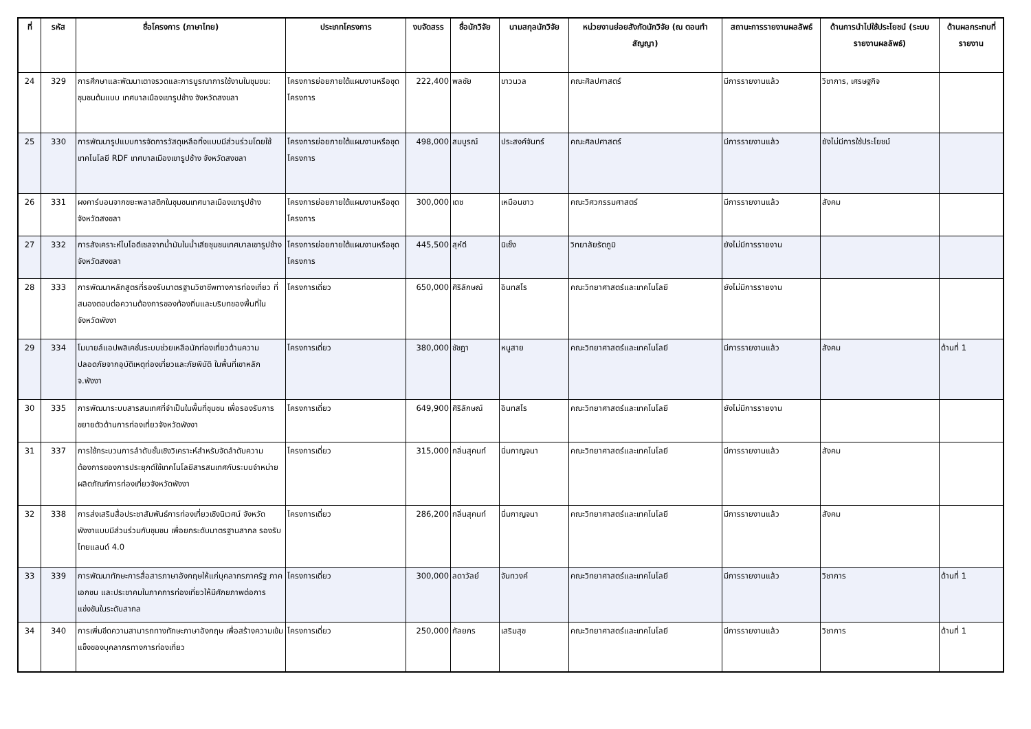| ที่ | รหัส | ชื่อโครงการ (ภาษาไทย) | ประเภทโครงการ | งบจัดสรร | ชื่อนักวิจัย | นามสกุลนักวิจัย | หน่วยงานย่อยสังกัดนักวิจัย (ณ ตอนทำสัญญา) | สถานะการรายงานผลลัพธ์ | ด้านการนำไปใช้ประโยชน์ (ระบบรายงานผลลัพธ์) | ด้านผลกระทบที่รายงาน |
| --- | --- | --- | --- | --- | --- | --- | --- | --- | --- | --- |
| 24 | 329 | การศึกษาและพัฒนาเตาจรวดและการบูรณาการใช้งานในชุมชน: ชุมชนต้นแบบ เทศบาลเมืองเขารูปช้าง จังหวัดสงขลา | โครงการย่อยภายใต้แผนงานหรือชุดโครงการ | 222,400 | พลชัย | ขาวนวล | คณะศิลปศาสตร์ | มีการรายงานแล้ว | วิชาการ, เศรษฐกิจ | |
| 25 | 330 | การพัฒนารูปแบบการจัดการวัสดุเหลือทิ้งแบบมีส่วนร่วมโดยใช้เทคโนโลยี RDF เทศบาลเมืองเขารูปช้าง จังหวัดสงขลา | โครงการย่อยภายใต้แผนงานหรือชุดโครงการ | 498,000 | สมบูรณ์ | ประสงค์จันทร์ | คณะศิลปศาสตร์ | มีการรายงานแล้ว | ยังไม่มีการใช้ประโยชน์ | |
| 26 | 331 | ผงคาร์บอนจากขยะพลาสติกในชุมชนเทศบาลเมืองเขารูปช้าง จังหวัดสงขลา | โครงการย่อยภายใต้แผนงานหรือชุดโครงการ | 300,000 | เดช | เหมือนขาว | คณะวิศวกรรมศาสตร์ | มีการรายงานแล้ว | สังคม | |
| 27 | 332 | การสังเคราะห์ไบโอดีเซลจากน้ำมันในน้ำเสียชุมชนเทศบาลเขารูปช้าง จังหวัดสงขลา | โครงการย่อยภายใต้แผนงานหรือชุดโครงการ | 445,500 | สุห์ดี | นิเซ็ง | วิทยาลัยรัตภูมิ | ยังไม่มีการรายงาน | | |
| 28 | 333 | การพัฒนาหลักสูตรที่รองรับมาตรฐานวิชาชีพทางการท่องเที่ยว ที่สนองตอบต่อความต้องการของท้องถิ่นและบริบทของพื้นที่ในจังหวัดพังงา | โครงการเดี่ยว | 650,000 | ศิริลักษณ์ | อินทสโร | คณะวิทยาศาสตร์และเทคโนโลยี | ยังไม่มีการรายงาน | | |
| 29 | 334 | โมบายล์แอปพลิเคชั่นระบบช่วยเหลือนักท่องเที่ยวด้านความปลอดภัยจากอุบัติเหตุท่องเที่ยวและภัยพิบัติ ในพื้นที่เขาหลัก จ.พังงา | โครงการเดี่ยว | 380,000 | ชัชฎา | หนูสาย | คณะวิทยาศาสตร์และเทคโนโลยี | มีการรายงานแล้ว | สังคม | ด้านที่ 1 |
| 30 | 335 | การพัฒนาระบบสารสนเทศที่จำเป็นในพื้นที่ชุมชน เพื่อรองรับการขยายตัวด้านการท่องเที่ยวจังหวัดพังงา | โครงการเดี่ยว | 649,900 | ศิริลักษณ์ | อินทสโร | คณะวิทยาศาสตร์และเทคโนโลยี | ยังไม่มีการรายงาน | | |
| 31 | 337 | การใช้กระบวนการลำดับชั้นเชิงวิเคราะห์สำหรับจัดลำดับความต้องการของการประยุกต์ใช้เทคโนโลยีสารสนเทศกับระบบจำหน่ายผลิตภัณฑ์การท่องเที่ยวจังหวัดพังงา | โครงการเดี่ยว | 315,000 | กลิ่นสุคนท์ | นิ่มกาญจนา | คณะวิทยาศาสตร์และเทคโนโลยี | มีการรายงานแล้ว | สังคม | |
| 32 | 338 | การส่งเสริมสื่อประชาสัมพันธ์การท่องเที่ยวเชิงนิเวศน์ จังหวัด พังงาแบบมีส่วนร่วมกับชุมชน เพื่อยกระดับมาตรฐานสากล รองรับไทยแลนด์ 4.0 | โครงการเดี่ยว | 286,200 | กลิ่นสุคนท์ | นิ่มกาญจนา | คณะวิทยาศาสตร์และเทคโนโลยี | มีการรายงานแล้ว | สังคม | |
| 33 | 339 | การพัฒนาทักษะการสื่อสารภาษาอังกฤษให้แก่บุคลากรภาครัฐ ภาคเอกชน และประชาคมในภาคการท่องเที่ยวให้มีศักยภาพต่อการแข่งขันในระดับสากล | โครงการเดี่ยว | 300,000 | ลดาวัลย์ | จันทวงค์ | คณะวิทยาศาสตร์และเทคโนโลยี | มีการรายงานแล้ว | วิชาการ | ด้านที่ 1 |
| 34 | 340 | การเพิ่มขีดความสามารถทางทักษะภาษาอังกฤษ เพื่อสร้างความเข้มแข็งของบุคลากรทางการท่องเที่ยว | โครงการเดี่ยว | 250,000 | กัลยกร | เสริมสุข | คณะวิทยาศาสตร์และเทคโนโลยี | มีการรายงานแล้ว | วิชาการ | ด้านที่ 1 |